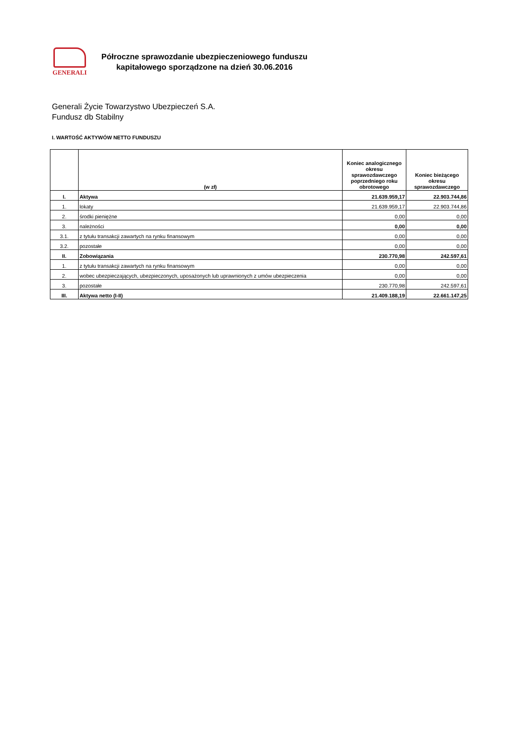GENERALI
Półroczne sprawozdanie ubezpieczeniowego funduszu
kapitałowego sporządzone na dzień 30.06.2016
Generali Życie Towarzystwo Ubezpieczeń S.A.
Fundusz db Stabilny
I. WARTOŚĆ AKTYWÓW NETTO FUNDUSZU
| | (w zł) | Koniec analogicznego okresu sprawozdawczego poprzedniego roku obrotowego | Koniec bieżącego okresu sprawozdawczego |
| --- | --- | --- | --- |
| I. | Aktywa | 21.639.959,17 | 22.903.744,86 |
| 1. | lokaty | 21.639.959,17 | 22.903.744,86 |
| 2. | środki pieniężne | 0,00 | 0,00 |
| 3. | należności | 0,00 | 0,00 |
| 3.1. | z tytułu transakcji zawartych na rynku finansowym | 0,00 | 0,00 |
| 3.2. | pozostałe | 0,00 | 0,00 |
| II. | Zobowiązania | 230.770,98 | 242.597,61 |
| 1. | z tytułu transakcji zawartych na rynku finansowym | 0,00 | 0,00 |
| 2. | wobec ubezpieczających, ubezpieczonych, uposażonych lub uprawnionych z umów ubezpieczenia | 0,00 | 0,00 |
| 3. | pozostałe | 230.770,98 | 242.597,61 |
| III. | Aktywa netto (I-II) | 21.409.188,19 | 22.661.147,25 |